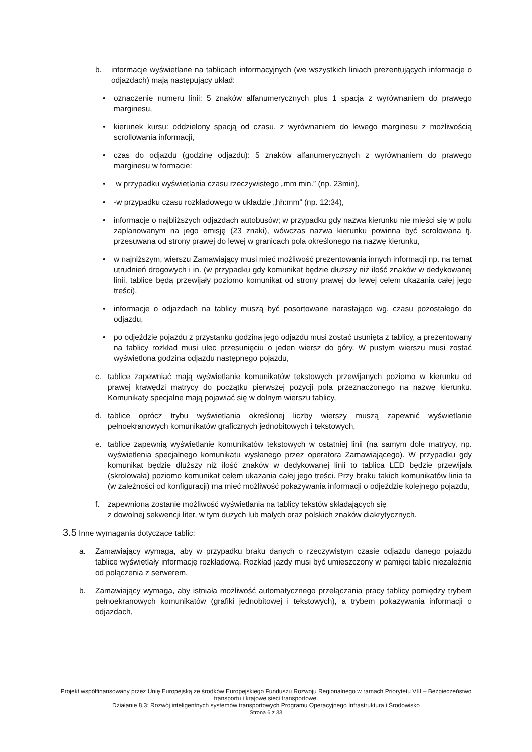b. informacje wyświetlane na tablicach informacyjnych (we wszystkich liniach prezentujących informacje o odjazdach) mają następujący układ:
• oznaczenie numeru linii: 5 znaków alfanumerycznych plus 1 spacja z wyrównaniem do prawego marginesu,
• kierunek kursu: oddzielony spacją od czasu, z wyrównaniem do lewego marginesu z możliwością scrollowania informacji,
• czas do odjazdu (godzinę odjazdu): 5 znaków alfanumerycznych z wyrównaniem do prawego marginesu w formacie:
• w przypadku wyświetlania czasu rzeczywistego „mm min.” (np. 23min),
• -w przypadku czasu rozkładowego w układzie „hh:mm” (np. 12:34),
• informacje o najbliższych odjazdach autobusów; w przypadku gdy nazwa kierunku nie mieści się w polu zaplanowanym na jego emisję (23 znaki), wówczas nazwa kierunku powinna być scrolowana tj. przesuwana od strony prawej do lewej w granicach pola określonego na nazwę kierunku,
• w najniższym, wierszu Zamawiający musi mieć możliwość prezentowania innych informacji np. na temat utrudnień drogowych i in. (w przypadku gdy komunikat będzie dłuższy niż ilość znaków w dedykowanej linii, tablice będą przewijały poziomo komunikat od strony prawej do lewej celem ukazania całej jego treści).
• informacje o odjazdach na tablicy muszą być posortowane narastająco wg. czasu pozostałego do odjazdu,
• po odjeździe pojazdu z przystanku godzina jego odjazdu musi zostać usunięta z tablicy, a prezentowany na tablicy rozkład musi ulec przesunięciu o jeden wiersz do góry. W pustym wierszu musi zostać wyświetlona godzina odjazdu następnego pojazdu,
c. tablice zapewniać mają wyświetlanie komunikatów tekstowych przewijanych poziomo w kierunku od prawej krawędzi matrycy do początku pierwszej pozycji pola przeznaczonego na nazwę kierunku. Komunikaty specjalne mają pojawiać się w dolnym wierszu tablicy,
d. tablice oprócz trybu wyświetlania określonej liczby wierszy muszą zapewnić wyświetlanie pełnoekranowych komunikatów graficznych jednobitowych i tekstowych,
e. tablice zapewnią wyświetlanie komunikatów tekstowych w ostatniej linii (na samym dole matrycy, np. wyświetlenia specjalnego komunikatu wysłanego przez operatora Zamawiającego). W przypadku gdy komunikat będzie dłuższy niż ilość znaków w dedykowanej linii to tablica LED będzie przewijała (skrolowała) poziomo komunikat celem ukazania całej jego treści. Przy braku takich komunikatów linia ta (w zależności od konfiguracji) ma mieć możliwość pokazywania informacji o odjeździe kolejnego pojazdu,
f. zapewniona zostanie możliwość wyświetlania na tablicy tekstów składających się
z dowolnej sekwencji liter, w tym dużych lub małych oraz polskich znaków diakrytycznych.
3.5 Inne wymagania dotyczące tablic:
a. Zamawiający wymaga, aby w przypadku braku danych o rzeczywistym czasie odjazdu danego pojazdu tablice wyświetlały informację rozkładową. Rozkład jazdy musi być umieszczony w pamięci tablic niezależnie od połączenia z serwerem,
b. Zamawiający wymaga, aby istniała możliwość automatycznego przełączania pracy tablicy pomiędzy trybem pełnoekranowych komunikatów (grafiki jednobitowej i tekstowych), a trybem pokazywania informacji o odjazdach,
Projekt współfinansowany przez Unię Europejską ze środków Europejskiego Funduszu Rozwoju Regionalnego w ramach Priorytetu VIII – Bezpieczeństwo transportu i krajowe sieci transportowe.
Działanie 8.3: Rozwój inteligentnych systemów transportowych Programu Operacyjnego Infrastruktura i Środowisko
Strona 6 z 33